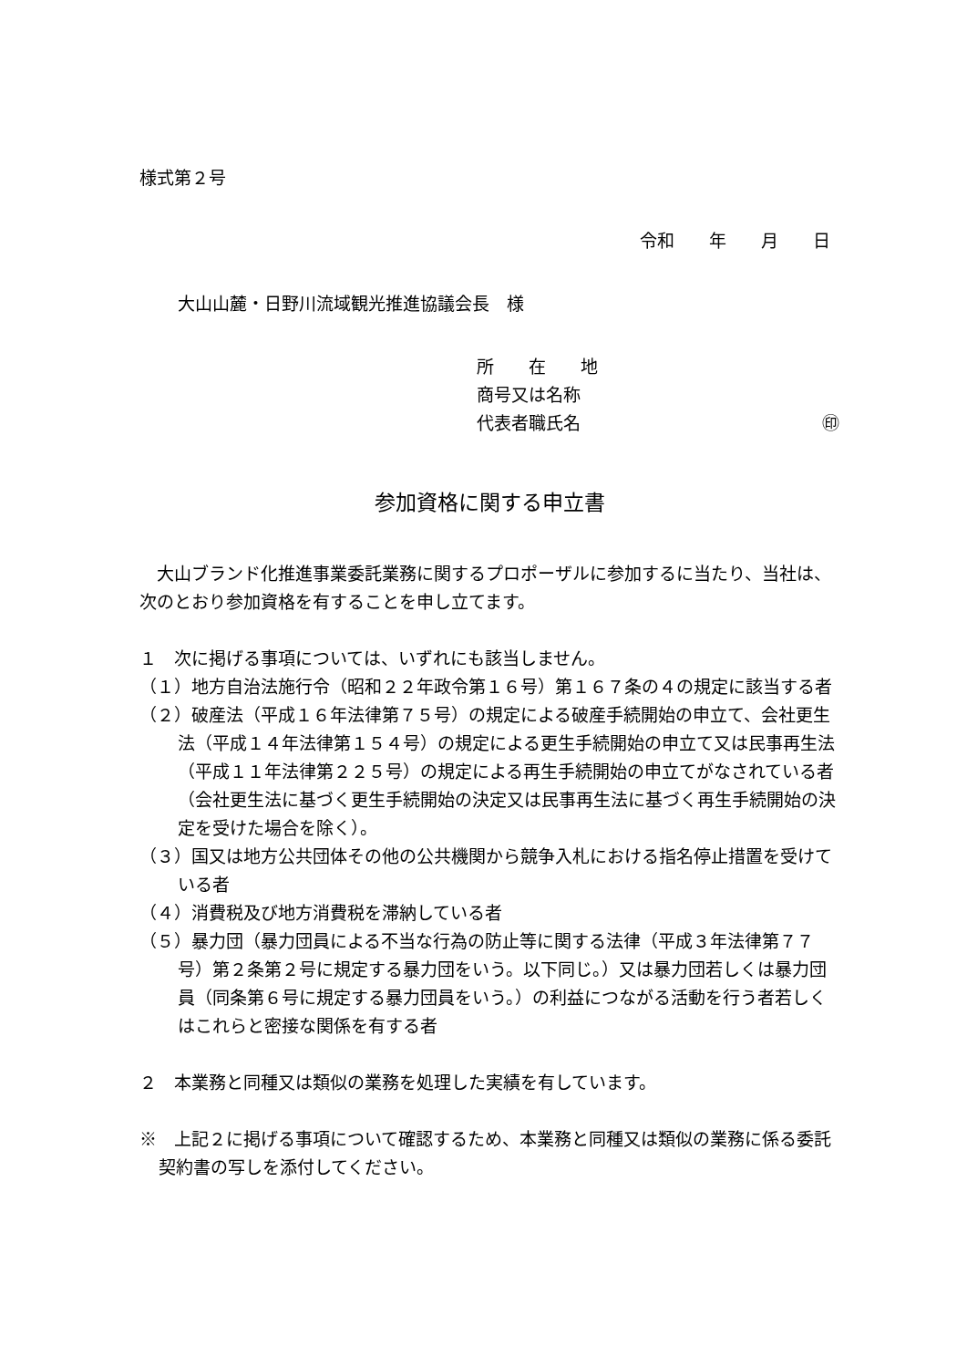様式第２号
令和　　年　　月　　日
大山山麓・日野川流域観光推進協議会長　様
所　　在　　地
商号又は名称
代表者職氏名 ㊞
参加資格に関する申立書
　大山ブランド化推進事業委託業務に関するプロポーザルに参加するに当たり、当社は、次のとおり参加資格を有することを申し立てます。
１　次に掲げる事項については、いずれにも該当しません。
（１）地方自治法施行令（昭和２２年政令第１６号）第１６７条の４の規定に該当する者
（２）破産法（平成１６年法律第７５号）の規定による破産手続開始の申立て、会社更生法（平成１４年法律第１５４号）の規定による更生手続開始の申立て又は民事再生法（平成１１年法律第２２５号）の規定による再生手続開始の申立てがなされている者（会社更生法に基づく更生手続開始の決定又は民事再生法に基づく再生手続開始の決定を受けた場合を除く）。
（３）国又は地方公共団体その他の公共機関から競争入札における指名停止措置を受けている者
（４）消費税及び地方消費税を滞納している者
（５）暴力団（暴力団員による不当な行為の防止等に関する法律（平成３年法律第７７号）第２条第２号に規定する暴力団をいう。以下同じ。）又は暴力団若しくは暴力団員（同条第６号に規定する暴力団員をいう。）の利益につながる活動を行う者若しくはこれらと密接な関係を有する者
２　本業務と同種又は類似の業務を処理した実績を有しています。
※　上記２に掲げる事項について確認するため、本業務と同種又は類似の業務に係る委託契約書の写しを添付してください。